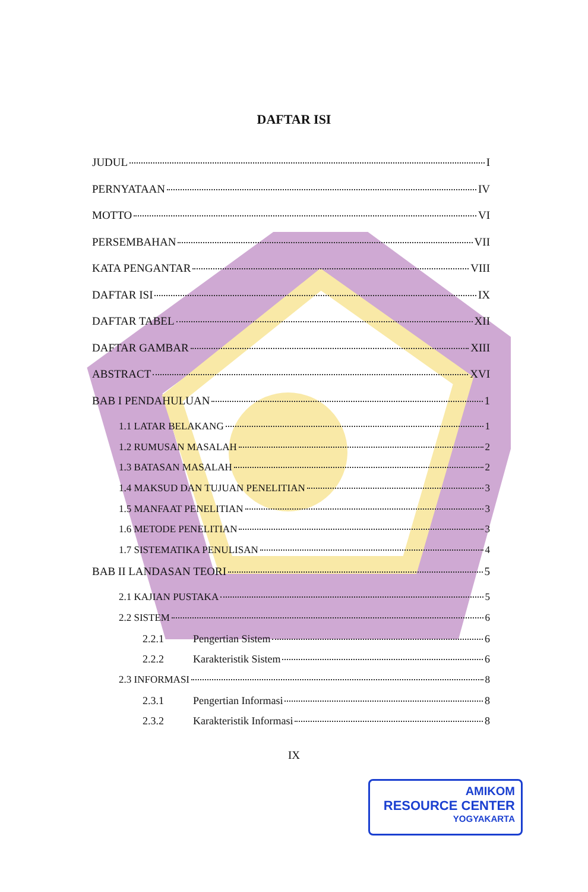DAFTAR ISI
JUDUL I
PERNYATAAN IV
MOTTO VI
PERSEMBAHAN VII
KATA PENGANTAR VIII
DAFTAR ISI IX
DAFTAR TABEL XII
DAFTAR GAMBAR XIII
ABSTRACT XVI
BAB I PENDAHULUAN 1
1.1 LATAR BELAKANG 1
1.2 RUMUSAN MASALAH 2
1.3 BATASAN MASALAH 2
1.4 MAKSUD DAN TUJUAN PENELITIAN 3
1.5 MANFAAT PENELITIAN 3
1.6 METODE PENELITIAN 3
1.7 SISTEMATIKA PENULISAN 4
BAB II LANDASAN TEORI 5
2.1 KAJIAN PUSTAKA 5
2.2 SISTEM 6
2.2.1 Pengertian Sistem 6
2.2.2 Karakteristik Sistem 6
2.3 INFORMASI 8
2.3.1 Pengertian Informasi 8
2.3.2 Karakteristik Informasi 8
IX
AMIKOM
RESOURCE CENTER
YOGYAKARTA